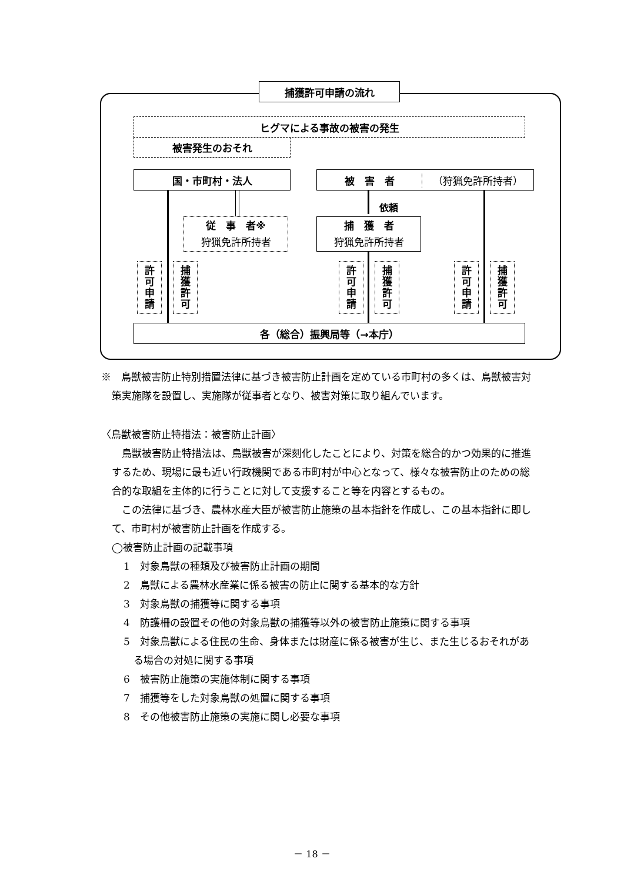捕獲許可申請の流れ
ヒグマによる事故の被害の発生
被害発生のおそれ
国・市町村・法人 被　害　者 （狩猟免許所持者）
依頼
従　事　者※
狩猟免許所持者
捕　獲　者
狩猟免許所持者
許
可
申
請
捕
獲
許
可
許
可
申
請
捕
獲
許
可
許
可
申
請
捕
獲
許
可
各（総合）振興局等（→本庁）
※　鳥獣被害防止特別措置法律に基づき被害防止計画を定めている市町村の多くは、鳥獣被害対策実施隊を設置し、実施隊が従事者となり、被害対策に取り組んでいます。
〈鳥獣被害防止特措法：被害防止計画〉
鳥獣被害防止特措法は、鳥獣被害が深刻化したことにより、対策を総合的かつ効果的に推進するため、現場に最も近い行政機関である市町村が中心となって、様々な被害防止のための総合的な取組を主体的に行うことに対して支援すること等を内容とするもの。
この法律に基づき、農林水産大臣が被害防止施策の基本指針を作成し、この基本指針に即して、市町村が被害防止計画を作成する。
◯被害防止計画の記載事項
1　対象鳥獣の種類及び被害防止計画の期間
2　鳥獣による農林水産業に係る被害の防止に関する基本的な方針
3　対象鳥獣の捕獲等に関する事項
4　防護柵の設置その他の対象鳥獣の捕獲等以外の被害防止施策に関する事項
5　対象鳥獣による住民の生命、身体または財産に係る被害が生じ、また生じるおそれがある場合の対処に関する事項
6　被害防止施策の実施体制に関する事項
7　捕獲等をした対象鳥獣の処置に関する事項
8　その他被害防止施策の実施に関し必要な事項
－ 18 －